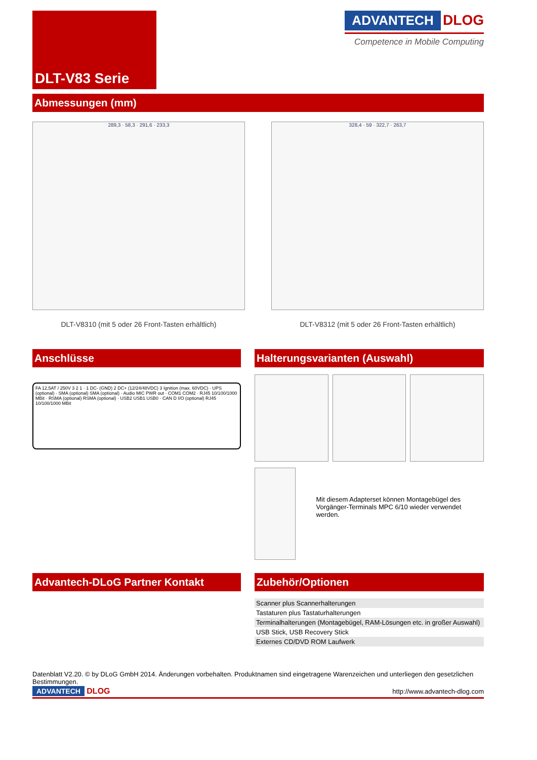DLT-V83 Serie
ADVANTECH
DLOG
Competence in Mobile Computing
Abmessungen (mm)
289,3 · 58,3 · 291,6 · 233,3
DLT-V8310 (mit 5 oder 26 Front-Tasten erhältlich)
328,4 · 59 · 322,7 · 263,7
DLT-V8312 (mit 5 oder 26 Front-Tasten erhältlich)
Anschlüsse
FA 12,5AT / 250V 3 2 1 · 1 DC- (GND) 2 DC+ (12/24/48VDC) 3 Ignition (max. 60VDC) · UPS (optional) · SMA (optional) SMA (optional) · Audio MIC PWR out · COM1 COM2 · RJ45 10/100/1000 MBit · RSMA (optional) RSMA (optional) · USB2 USB1 USB0 · CAN D I/O (optional) RJ45 10/100/1000 MBit
Halterungsvarianten (Auswahl)
Mit diesem Adapterset können Montagebügel des Vorgänger-Terminals MPC 6/10 wieder verwendet werden.
Advantech-DLoG Partner Kontakt Zubehör/Optionen
| Scanner plus Scannerhalterungen |
| Tastaturen plus Tastaturhalterungen |
| Terminalhalterungen (Montagebügel, RAM-Lösungen etc. in großer Auswahl) |
| USB Stick, USB Recovery Stick |
| Externes CD/DVD ROM Laufwerk |
Datenblatt V2.20. © by DLoG GmbH 2014. Änderungen vorbehalten. Produktnamen sind eingetragene Warenzeichen und unterliegen den gesetzlichen Bestimmungen.
ADVANTECH DLOG
http://www.advantech-dlog.com